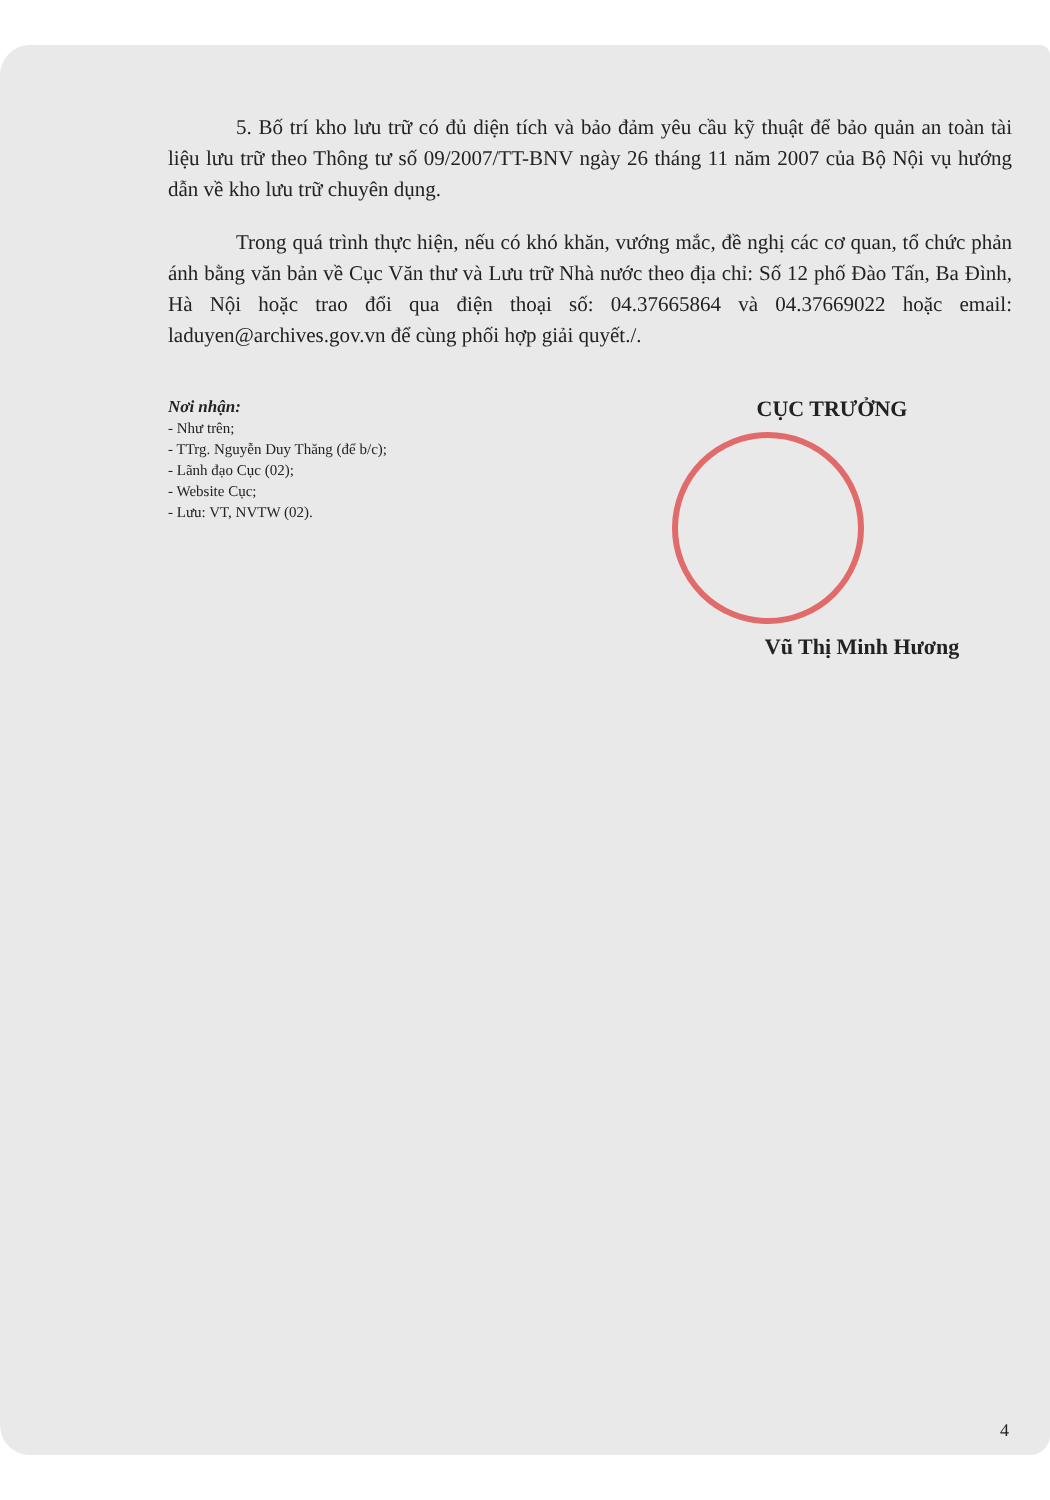5. Bố trí kho lưu trữ có đủ diện tích và bảo đảm yêu cầu kỹ thuật để bảo quản an toàn tài liệu lưu trữ theo Thông tư số 09/2007/TT-BNV ngày 26 tháng 11 năm 2007 của Bộ Nội vụ hướng dẫn về kho lưu trữ chuyên dụng.
Trong quá trình thực hiện, nếu có khó khăn, vướng mắc, đề nghị các cơ quan, tổ chức phản ánh bằng văn bản về Cục Văn thư và Lưu trữ Nhà nước theo địa chỉ: Số 12 phố Đào Tấn, Ba Đình, Hà Nội hoặc trao đổi qua điện thoại số: 04.37665864 và 04.37669022 hoặc email: laduyen@archives.gov.vn để cùng phối hợp giải quyết./.
Nơi nhận:
- Như trên;
- TTrg. Nguyễn Duy Thăng (để b/c);
- Lãnh đạo Cục (02);
- Website Cục;
- Lưu: VT, NVTW (02).
CỤC TRƯỞNG
Vũ Thị Minh Hương
4